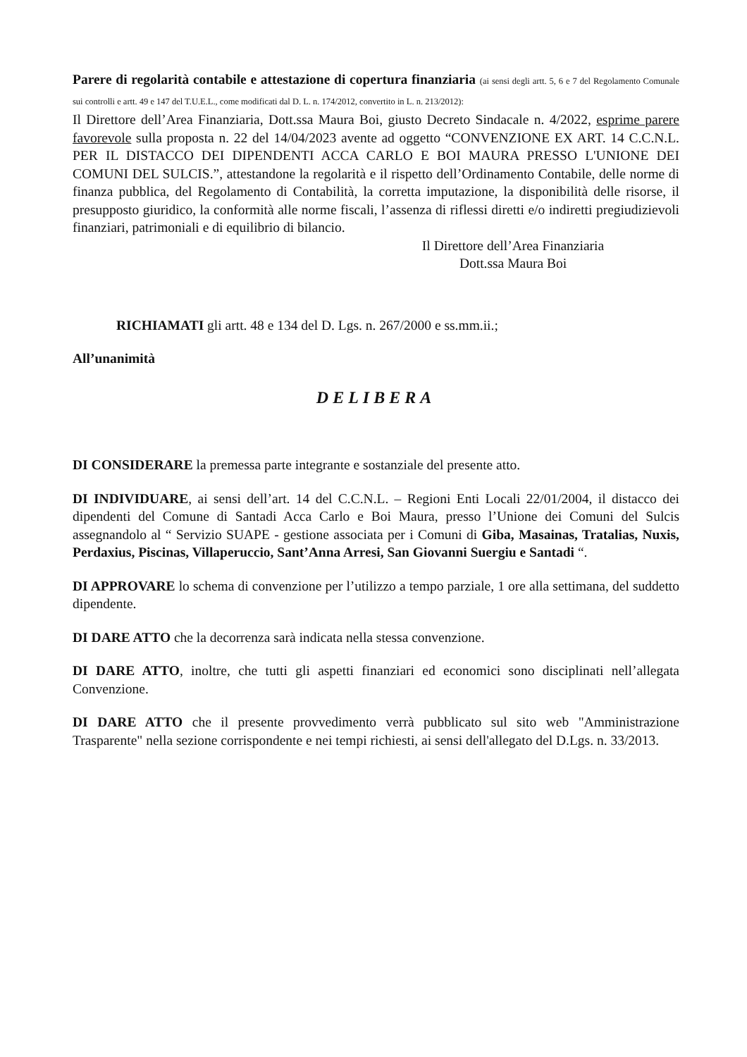Parere di regolarità contabile e attestazione di copertura finanziaria (ai sensi degli artt. 5, 6 e 7 del Regolamento Comunale sui controlli e artt. 49 e 147 del T.U.E.L., come modificati dal D. L. n. 174/2012, convertito in L. n. 213/2012):
Il Direttore dell’Area Finanziaria, Dott.ssa Maura Boi, giusto Decreto Sindacale n. 4/2022, esprime parere favorevole sulla proposta n. 22 del 14/04/2023 avente ad oggetto “CONVENZIONE EX ART. 14 C.C.N.L. PER IL DISTACCO DEI DIPENDENTI ACCA CARLO E BOI MAURA PRESSO L'UNIONE DEI COMUNI DEL SULCIS.”, attestandone la regolarità e il rispetto dell’Ordinamento Contabile, delle norme di finanza pubblica, del Regolamento di Contabilità, la corretta imputazione, la disponibilità delle risorse, il presupposto giuridico, la conformità alle norme fiscali, l’assenza di riflessi diretti e/o indiretti pregiudizievoli finanziari, patrimoniali e di equilibrio di bilancio.
Il Direttore dell’Area Finanziaria
Dott.ssa Maura Boi
RICHIAMATI gli artt. 48 e 134 del D. Lgs. n. 267/2000 e ss.mm.ii.;
All’unanimità
DELIBERA
DI CONSIDERARE la premessa parte integrante e sostanziale del presente atto.
DI INDIVIDUARE, ai sensi dell’art. 14 del C.C.N.L. – Regioni Enti Locali 22/01/2004, il distacco dei dipendenti del Comune di Santadi Acca Carlo e Boi Maura, presso l’Unione dei Comuni del Sulcis assegnandolo al “ Servizio SUAPE - gestione associata per i Comuni di Giba, Masainas, Tratalias, Nuxis, Perdaxius, Piscinas, Villaperuccio, Sant’Anna Arresi, San Giovanni Suergiu e Santadi “.
DI APPROVARE lo schema di convenzione per l’utilizzo a tempo parziale, 1 ore alla settimana, del suddetto dipendente.
DI DARE ATTO che la decorrenza sarà indicata nella stessa convenzione.
DI DARE ATTO, inoltre, che tutti gli aspetti finanziari ed economici sono disciplinati nell’allegata Convenzione.
DI DARE ATTO che il presente provvedimento verrà pubblicato sul sito web "Amministrazione Trasparente" nella sezione corrispondente e nei tempi richiesti, ai sensi dell'allegato del D.Lgs. n. 33/2013.